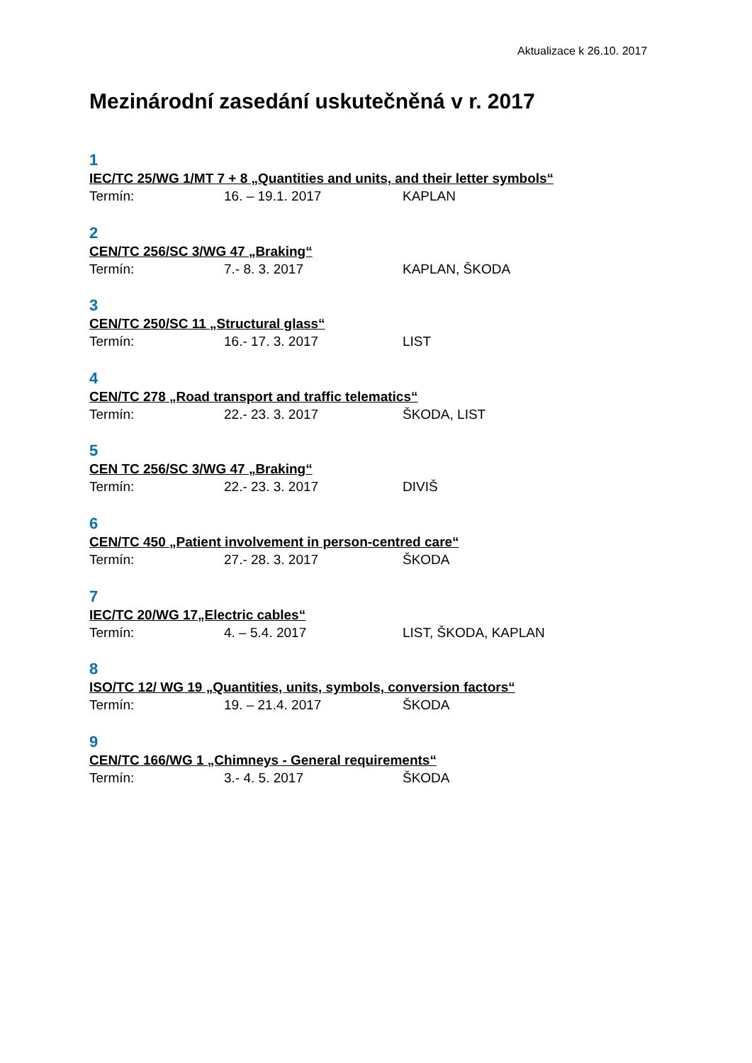Aktualizace k 26.10. 2017
Mezinárodní zasedání uskutečněná v r. 2017
1
IEC/TC 25/WG 1/MT 7 + 8 „Quantities and units, and their letter symbols“
Termín: 16. – 19.1. 2017 KAPLAN
2
CEN/TC 256/SC 3/WG 47 „Braking“
Termín: 7.- 8. 3. 2017 KAPLAN, ŠKODA
3
CEN/TC 250/SC 11 „Structural glass“
Termín: 16.- 17. 3. 2017 LIST
4
CEN/TC 278 „Road transport and traffic telematics“
Termín: 22.- 23. 3. 2017 ŠKODA, LIST
5
CEN TC 256/SC 3/WG 47 „Braking“
Termín: 22.- 23. 3. 2017 DIVIŠ
6
CEN/TC 450 „Patient involvement in person-centred care“
Termín: 27.- 28. 3. 2017 ŠKODA
7
IEC/TC 20/WG 17„Electric cables“
Termín: 4. – 5.4. 2017 LIST, ŠKODA, KAPLAN
8
ISO/TC 12/ WG 19 „Quantities, units, symbols, conversion factors“
Termín: 19. – 21.4. 2017 ŠKODA
9
CEN/TC 166/WG 1 „Chimneys - General requirements“
Termín: 3.- 4. 5. 2017 ŠKODA